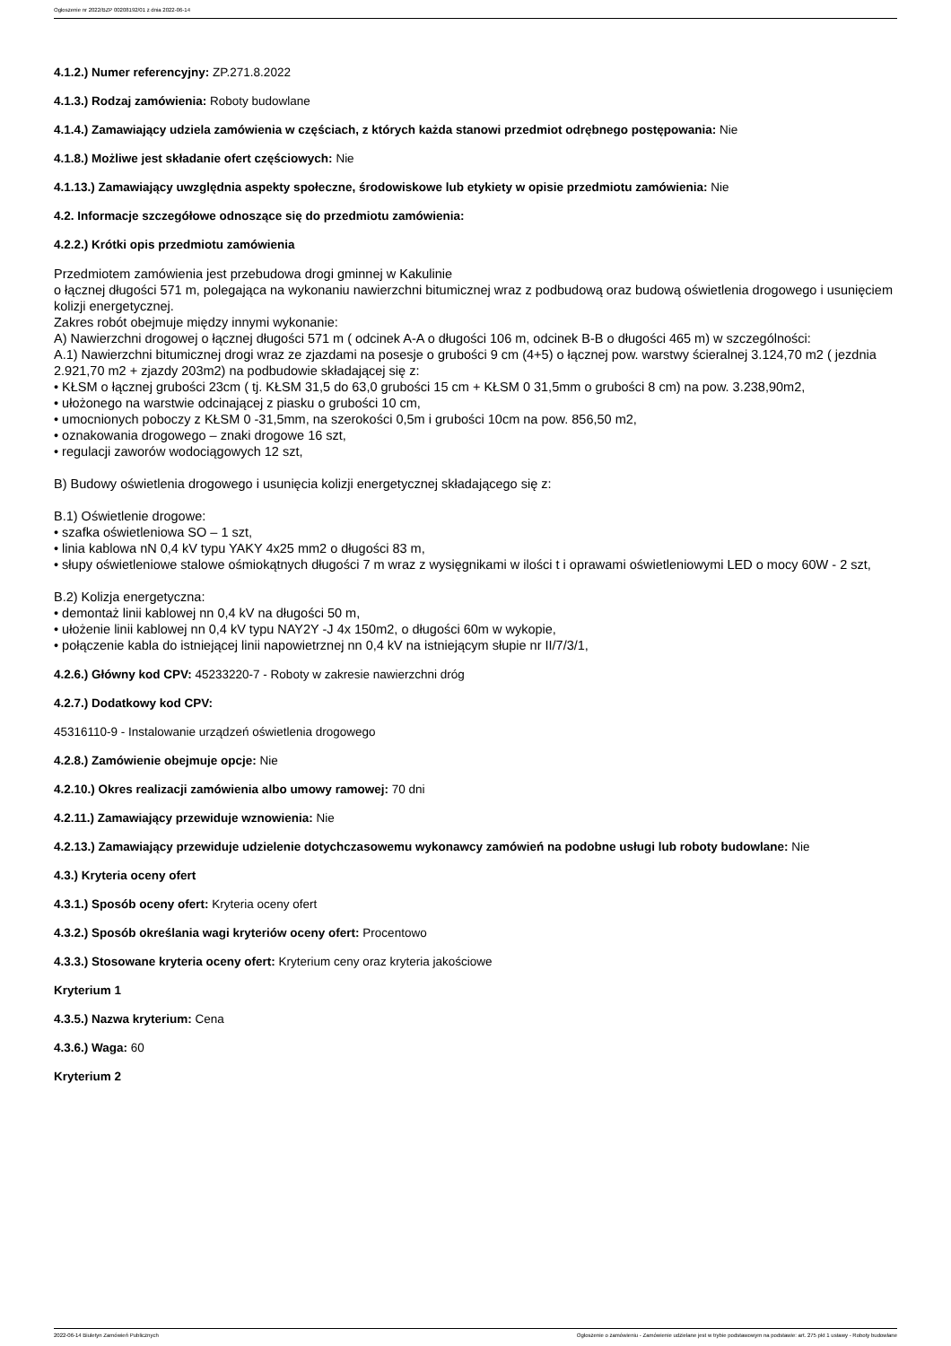Ogłoszenie nr 2022/BZP 00208192/01 z dnia 2022-06-14
4.1.2.) Numer referencyjny: ZP.271.8.2022
4.1.3.) Rodzaj zamówienia: Roboty budowlane
4.1.4.) Zamawiający udziela zamówienia w częściach, z których każda stanowi przedmiot odrębnego postępowania: Nie
4.1.8.) Możliwe jest składanie ofert częściowych: Nie
4.1.13.) Zamawiający uwzględnia aspekty społeczne, środowiskowe lub etykiety w opisie przedmiotu zamówienia: Nie
4.2. Informacje szczegółowe odnoszące się do przedmiotu zamówienia:
4.2.2.) Krótki opis przedmiotu zamówienia
Przedmiotem zamówienia jest przebudowa drogi gminnej w Kakulinie
o łącznej długości 571 m, polegająca na wykonaniu nawierzchni bitumicznej wraz z podbudową oraz budową oświetlenia drogowego i usunięciem kolizji energetycznej.
Zakres robót obejmuje między innymi wykonanie:
A) Nawierzchni drogowej o łącznej długości 571 m ( odcinek A-A o długości 106 m, odcinek B-B o długości 465 m) w szczególności:
A.1) Nawierzchni bitumicznej drogi wraz ze zjazdami na posesje o grubości 9 cm (4+5) o łącznej pow. warstwy ścieralnej 3.124,70 m2 ( jezdnia 2.921,70 m2 + zjazdy 203m2) na podbudowie składającej się z:
• KŁSM o łącznej grubości 23cm ( tj. KŁSM 31,5 do 63,0 grubości 15 cm + KŁSM 0 31,5mm o grubości 8 cm) na pow. 3.238,90m2,
• ułożonego na warstwie odcinającej z piasku o grubości 10 cm,
• umocnionych poboczy z KŁSM 0 -31,5mm, na szerokości 0,5m i grubości 10cm na pow. 856,50 m2,
• oznakowania drogowego – znaki drogowe 16 szt,
• regulacji zaworów wodociągowych 12 szt,
B) Budowy oświetlenia drogowego i usunięcia kolizji energetycznej składającego się z:
B.1) Oświetlenie drogowe:
• szafka oświetleniowa SO – 1 szt,
• linia kablowa nN 0,4 kV typu YAKY 4x25 mm2 o długości 83 m,
• słupy oświetleniowe stalowe ośmiokątnych długości 7 m wraz z wysięgnikami w ilości t i oprawami oświetleniowymi LED o mocy 60W - 2 szt,
B.2) Kolizja energetyczna:
• demontaż linii kablowej nn 0,4 kV na długości 50 m,
• ułożenie linii kablowej nn 0,4 kV typu NAY2Y -J 4x 150m2, o długości 60m w wykopie,
• połączenie kabla do istniejącej linii napowietrznej nn 0,4 kV na istniejącym słupie nr II/7/3/1,
4.2.6.) Główny kod CPV: 45233220-7 - Roboty w zakresie nawierzchni dróg
4.2.7.) Dodatkowy kod CPV:
45316110-9 - Instalowanie urządzeń oświetlenia drogowego
4.2.8.) Zamówienie obejmuje opcje: Nie
4.2.10.) Okres realizacji zamówienia albo umowy ramowej: 70 dni
4.2.11.) Zamawiający przewiduje wznowienia: Nie
4.2.13.) Zamawiający przewiduje udzielenie dotychczasowemu wykonawcy zamówień na podobne usługi lub roboty budowlane: Nie
4.3.) Kryteria oceny ofert
4.3.1.) Sposób oceny ofert: Kryteria oceny ofert
4.3.2.) Sposób określania wagi kryteriów oceny ofert: Procentowo
4.3.3.) Stosowane kryteria oceny ofert: Kryterium ceny oraz kryteria jakościowe
Kryterium 1
4.3.5.) Nazwa kryterium: Cena
4.3.6.) Waga: 60
Kryterium 2
2022-06-14 Biuletyn Zamówień Publicznych Ogłoszenie o zamówieniu - Zamówienie udzielane jest w trybie podstawowym na podstawie: art. 275 pkt 1 ustawy - Roboty budowlane